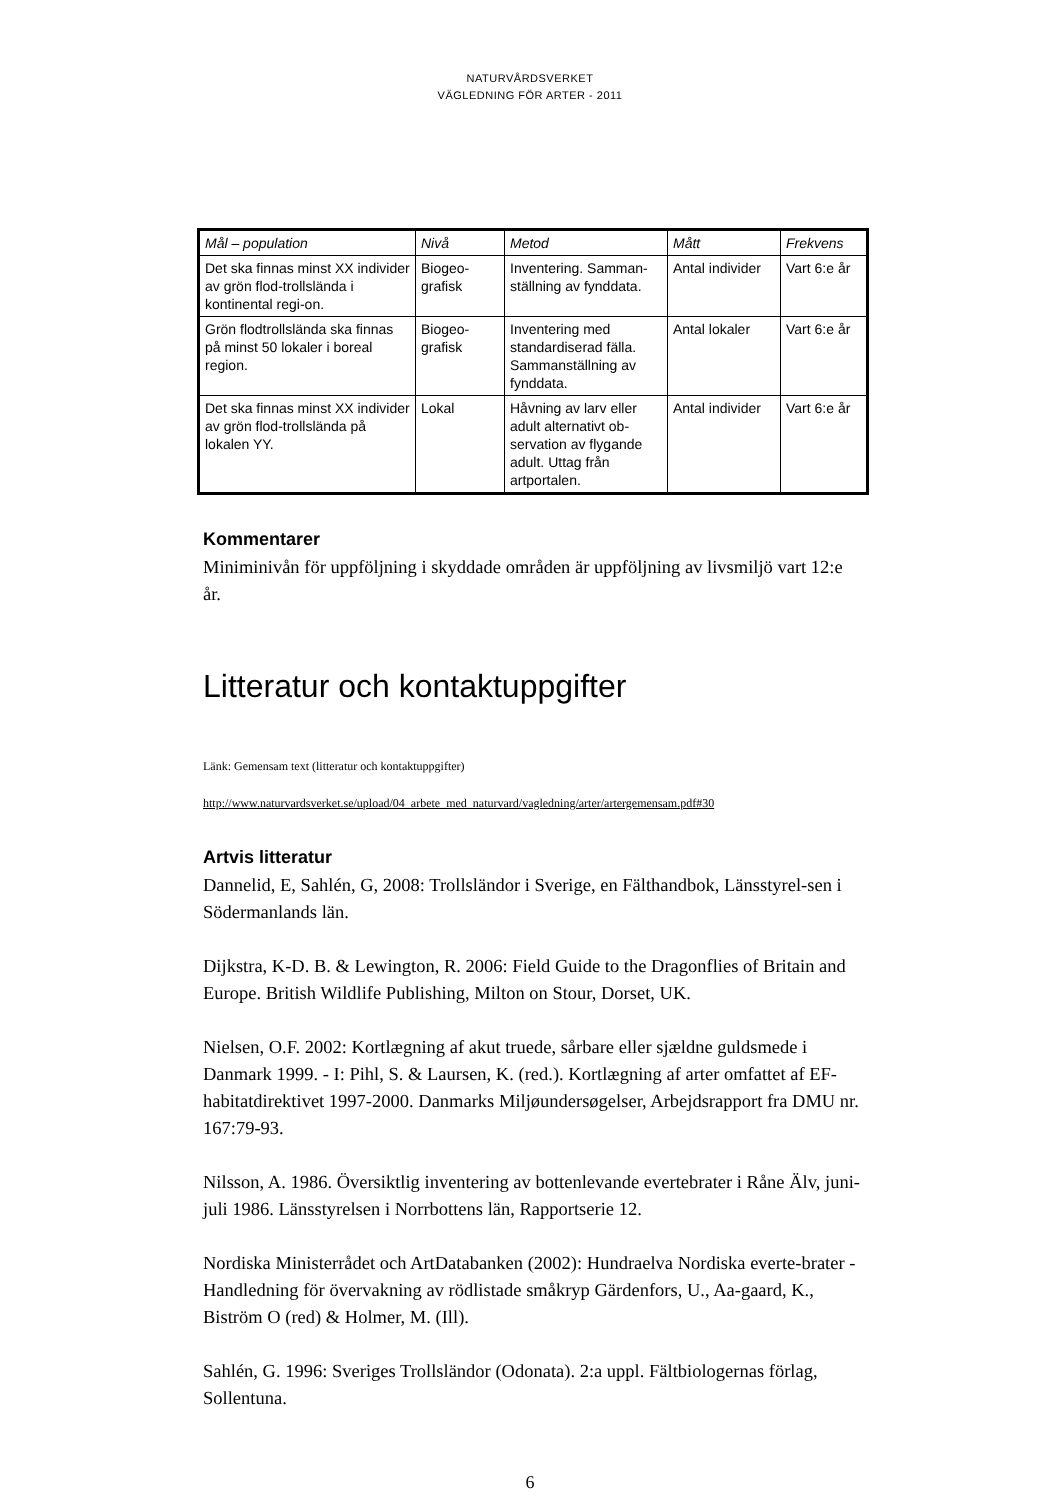NATURVÅRDSVERKET
VÄGLEDNING FÖR ARTER - 2011
| Mål – population | Nivå | Metod | Mått | Frekvens |
| --- | --- | --- | --- | --- |
| Det ska finnas minst XX individer av grön flod-trollslända i kontinental regi-on. | Biogeo-grafisk | Inventering. Samman-ställning av fynddata. | Antal individer | Vart 6:e år |
| Grön flodtrollslända ska finnas på minst 50 lokaler i boreal region. | Biogeo-grafisk | Inventering med standardiserad fälla. Sammanställning av fynddata. | Antal lokaler | Vart 6:e år |
| Det ska finnas minst XX individer av grön flod-trollslända på lokalen YY. | Lokal | Håvning av larv eller adult alternativt ob-servation av flygande adult. Uttag från artportalen. | Antal individer | Vart 6:e år |
Kommentarer
Miniminivån för uppföljning i skyddade områden är uppföljning av livsmiljö vart 12:e år.
Litteratur och kontaktuppgifter
Länk: Gemensam text (litteratur och kontaktuppgifter)
http://www.naturvardsverket.se/upload/04_arbete_med_naturvard/vagledning/arter/artergemensam.pdf#30
Artvis litteratur
Dannelid, E, Sahlén, G, 2008: Trollsländor i Sverige, en Fälthandbok, Länsstyrel-sen i Södermanlands län.
Dijkstra, K-D. B. & Lewington, R. 2006: Field Guide to the Dragonflies of Britain and Europe. British Wildlife Publishing, Milton on Stour, Dorset, UK.
Nielsen, O.F. 2002: Kortlægning af akut truede, sårbare eller sjældne guldsmede i Danmark 1999. - I: Pihl, S. & Laursen, K. (red.). Kortlægning af arter omfattet af EF-habitatdirektivet 1997-2000. Danmarks Miljøundersøgelser, Arbejdsrapport fra DMU nr. 167:79-93.
Nilsson, A. 1986. Översiktlig inventering av bottenlevande evertebrater i Råne Älv, juni-juli 1986. Länsstyrelsen i Norrbottens län, Rapportserie 12.
Nordiska Ministerrådet och ArtDatabanken (2002): Hundraelva Nordiska everte-brater - Handledning för övervakning av rödlistade småkryp Gärdenfors, U., Aa-gaard, K., Biström O (red) & Holmer, M. (Ill).
Sahlén, G. 1996: Sveriges Trollsländor (Odonata). 2:a uppl. Fältbiologernas förlag, Sollentuna.
6